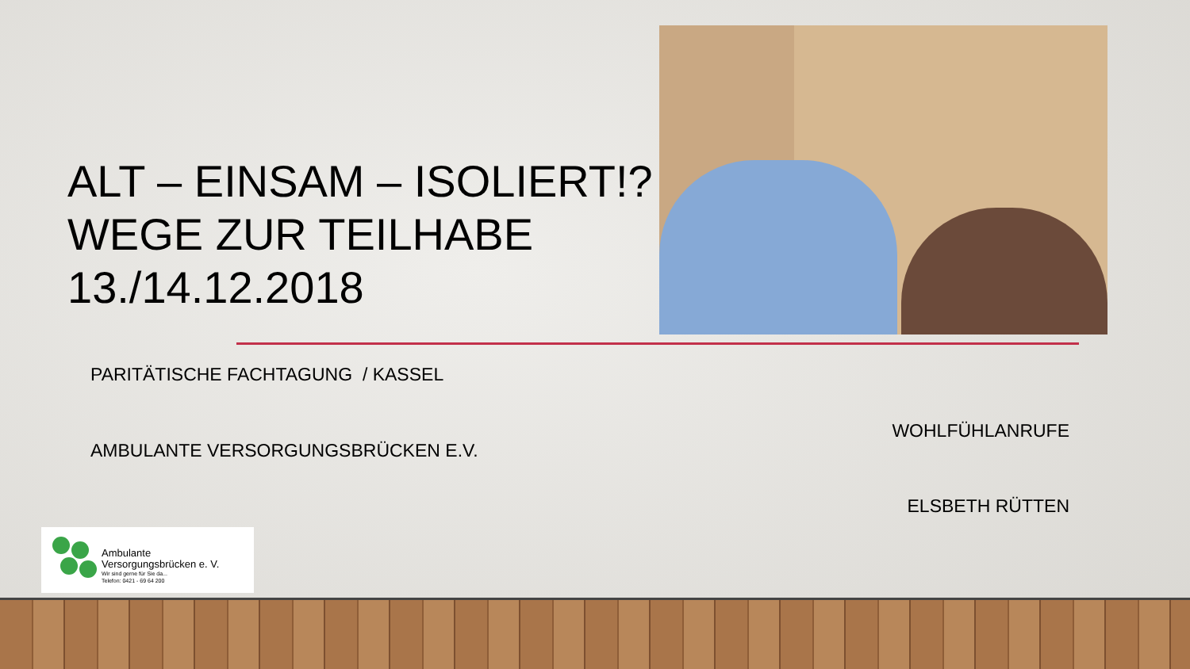ALT – EINSAM – ISOLIERT!? WEGE ZUR TEILHABE 13./14.12.2018
PARITÄTISCHE FACHTAGUNG / KASSEL
AMBULANTE VERSORGUNGSBRÜCKEN E.V.
WOHLFÜHLANRUFE
ELSBETH RÜTTEN
Ambulante
Versorgungsbrücken e. V.
Wir sind gerne für Sie da...
Telefon: 0421 - 69 64 200